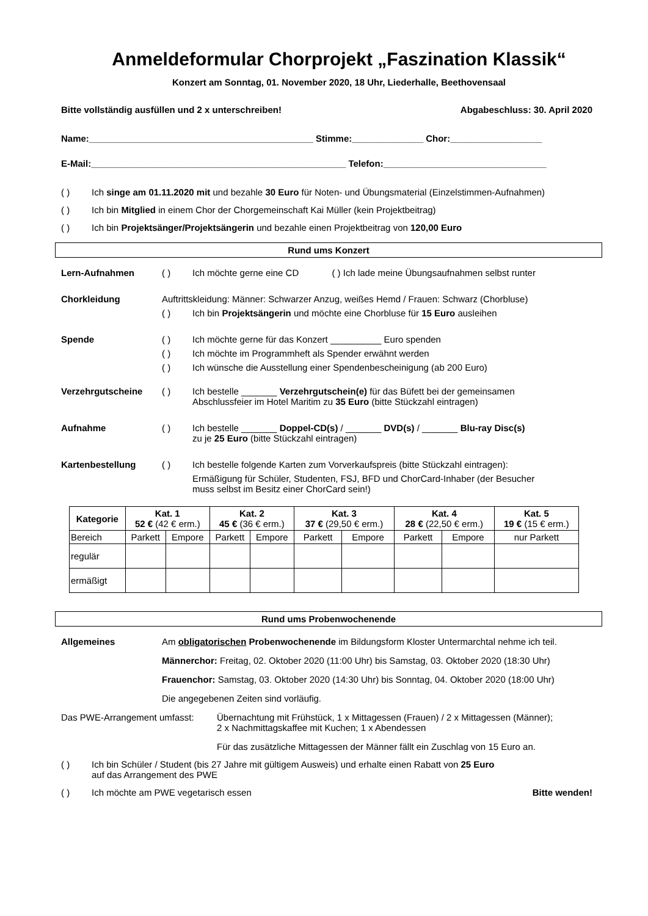Anmeldeformular Chorprojekt „Faszination Klassik“
Konzert am Sonntag, 01. November 2020, 18 Uhr, Liederhalle, Beethovensaal
Bitte vollständig ausfüllen und 2 x unterschreiben! Abgabeschluss: 30. April 2020
Name:____________________________________________ Stimme:______________ Chor:__________________
E-Mail:__________________________________________________ Telefon:________________________________
( ) Ich singe am 01.11.2020 mit und bezahle 30 Euro für Noten- und Übungsmaterial (Einzelstimmen-Aufnahmen)
( ) Ich bin Mitglied in einem Chor der Chorgemeinschaft Kai Müller (kein Projektbeitrag)
( ) Ich bin Projektsänger/Projektsängerin und bezahle einen Projektbeitrag von 120,00 Euro
Rund ums Konzert
Lern-Aufnahmen ( ) Ich möchte gerne eine CD ( ) Ich lade meine Übungsaufnahmen selbst runter
Chorkleidung Auftrittskleidung: Männer: Schwarzer Anzug, weißes Hemd / Frauen: Schwarz (Chorbluse)
( ) Ich bin Projektsängerin und möchte eine Chorbluse für 15 Euro ausleihen
Spende ( ) Ich möchte gerne für das Konzert __________ Euro spenden
( ) Ich möchte im Programmheft als Spender erwähnt werden
( ) Ich wünsche die Ausstellung einer Spendenbescheinigung (ab 200 Euro)
Verzehrgutscheine ( ) Ich bestelle _______ Verzehrgutschein(e) für das Büfett bei der gemeinsamen
Abschlussfeier im Hotel Maritim zu 35 Euro (bitte Stückzahl eintragen)
Aufnahme ( ) Ich bestelle _______ Doppel-CD(s) / _______ DVD(s) / _______ Blu-ray Disc(s)
zu je 25 Euro (bitte Stückzahl eintragen)
Kartenbestellung ( ) Ich bestelle folgende Karten zum Vorverkaufspreis (bitte Stückzahl eintragen):
Ermäßigung für Schüler, Studenten, FSJ, BFD und ChorCard-Inhaber (der Besucher
muss selbst im Besitz einer ChorCard sein!)
| Kategorie | Kat. 1 52 € (42 € erm.) | | Kat. 2 45 € (36 € erm.) | | Kat. 3 37 € (29,50 € erm.) | | Kat. 4 28 € (22,50 € erm.) | | Kat. 5 19 € (15 € erm.) |
| --- | --- | --- | --- | --- | --- | --- | --- | --- | --- |
| Bereich | Parkett | Empore | Parkett | Empore | Parkett | Empore | Parkett | Empore | nur Parkett |
| regulär | | | | | | | | | |
| ermäßigt | | | | | | | | | |
Rund ums Probenwochenende
Allgemeines Am obligatorischen Probenwochenende im Bildungsform Kloster Untermarchtal nehme ich teil.
Männerchor: Freitag, 02. Oktober 2020 (11:00 Uhr) bis Samstag, 03. Oktober 2020 (18:30 Uhr)
Frauenchor: Samstag, 03. Oktober 2020 (14:30 Uhr) bis Sonntag, 04. Oktober 2020 (18:00 Uhr)
Die angegebenen Zeiten sind vorläufig.
Das PWE-Arrangement umfasst: Übernachtung mit Frühstück, 1 x Mittagessen (Frauen) / 2 x Mittagessen (Männer);
2 x Nachmittagskaffee mit Kuchen; 1 x Abendessen
Für das zusätzliche Mittagessen der Männer fällt ein Zuschlag von 15 Euro an.
( ) Ich bin Schüler / Student (bis 27 Jahre mit gültigem Ausweis) und erhalte einen Rabatt von 25 Euro
auf das Arrangement des PWE
( ) Ich möchte am PWE vegetarisch essen Bitte wenden!